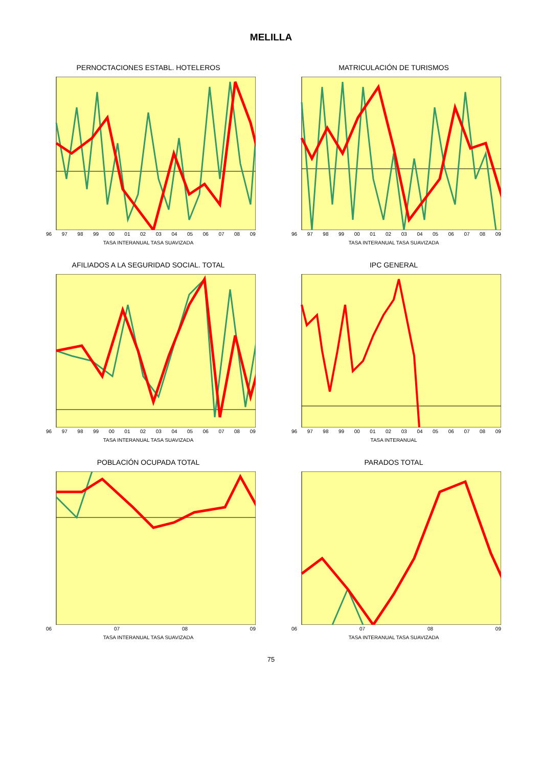MELILLA
PERNOCTACIONES ESTABL. HOTELEROS
96 97 98 99 00 01 02 03 04 05 06 07 08 09
TASA INTERANUAL TASA SUAVIZADA
MATRICULACIÓN DE TURISMOS
96 97 98 99 00 01 02 03 04 05 06 07 08 09
TASA INTERANUAL TASA SUAVIZADA
AFILIADOS A LA SEGURIDAD SOCIAL. TOTAL
96 97 98 99 00 01 02 03 04 05 06 07 08 09
TASA INTERANUAL TASA SUAVIZADA
IPC GENERAL
96 97 98 99 00 01 02 03 04 05 06 07 08 09
TASA INTERANUAL
POBLACIÓN OCUPADA TOTAL
06 07 08 09
TASA INTERANUAL TASA SUAVIZADA
PARADOS TOTAL
06 07 08 09
TASA INTERANUAL TASA SUAVIZADA
75